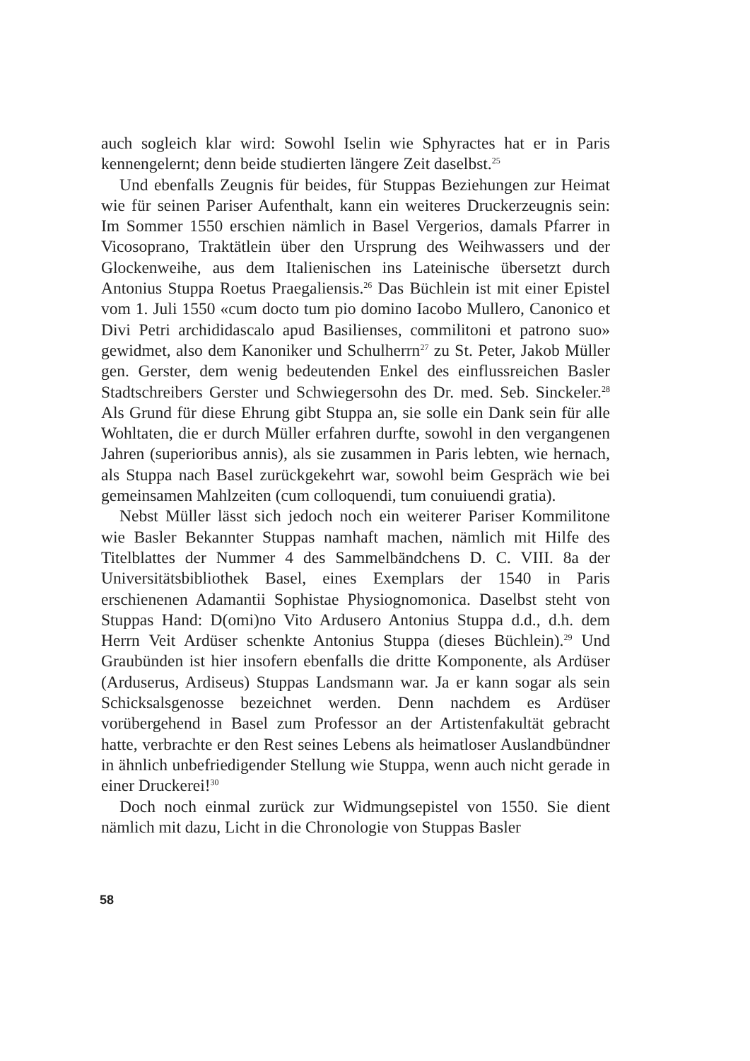auch sogleich klar wird: Sowohl Iselin wie Sphyractes hat er in Paris kennengelernt; denn beide studierten längere Zeit daselbst.<sup>25</sup>
Und ebenfalls Zeugnis für beides, für Stuppas Beziehungen zur Heimat wie für seinen Pariser Aufenthalt, kann ein weiteres Druckerzeugnis sein: Im Sommer 1550 erschien nämlich in Basel Vergerios, damals Pfarrer in Vicosoprano, Traktätlein über den Ursprung des Weihwassers und der Glockenweihe, aus dem Italienischen ins Lateinische übersetzt durch Antonius Stuppa Roetus Praegaliensis.<sup>26</sup> Das Büchlein ist mit einer Epistel vom 1. Juli 1550 «cum docto tum pio domino Iacobo Mullero, Canonico et Divi Petri archididascalo apud Basilienses, commilitoni et patrono suo» gewidmet, also dem Kanoniker und Schulherrn<sup>27</sup> zu St. Peter, Jakob Müller gen. Gerster, dem wenig bedeutenden Enkel des einflussreichen Basler Stadtschreibers Gerster und Schwiegersohn des Dr. med. Seb. Sinckeler.<sup>28</sup> Als Grund für diese Ehrung gibt Stuppa an, sie solle ein Dank sein für alle Wohltaten, die er durch Müller erfahren durfte, sowohl in den vergangenen Jahren (superioribus annis), als sie zusammen in Paris lebten, wie hernach, als Stuppa nach Basel zurückgekehrt war, sowohl beim Gespräch wie bei gemeinsamen Mahlzeiten (cum colloquendi, tum conuiuendi gratia).
Nebst Müller lässt sich jedoch noch ein weiterer Pariser Kommilitone wie Basler Bekannter Stuppas namhaft machen, nämlich mit Hilfe des Titelblattes der Nummer 4 des Sammelbändchens D. C. VIII. 8a der Universitätsbibliothek Basel, eines Exemplars der 1540 in Paris erschienenen Adamantii Sophistae Physiognomonica. Daselbst steht von Stuppas Hand: D(omi)no Vito Ardusero Antonius Stuppa d.d., d.h. dem Herrn Veit Ardüser schenkte Antonius Stuppa (dieses Büchlein).<sup>29</sup> Und Graubünden ist hier insofern ebenfalls die dritte Komponente, als Ardüser (Arduserus, Ardiseus) Stuppas Landsmann war. Ja er kann sogar als sein Schicksalsgenosse bezeichnet werden. Denn nachdem es Ardüser vorübergehend in Basel zum Professor an der Artistenfakultät gebracht hatte, verbrachte er den Rest seines Lebens als heimatloser Auslandbündner in ähnlich unbefriedigender Stellung wie Stuppa, wenn auch nicht gerade in einer Druckerei!<sup>30</sup>
Doch noch einmal zurück zur Widmungsepistel von 1550. Sie dient nämlich mit dazu, Licht in die Chronologie von Stuppas Basler
58